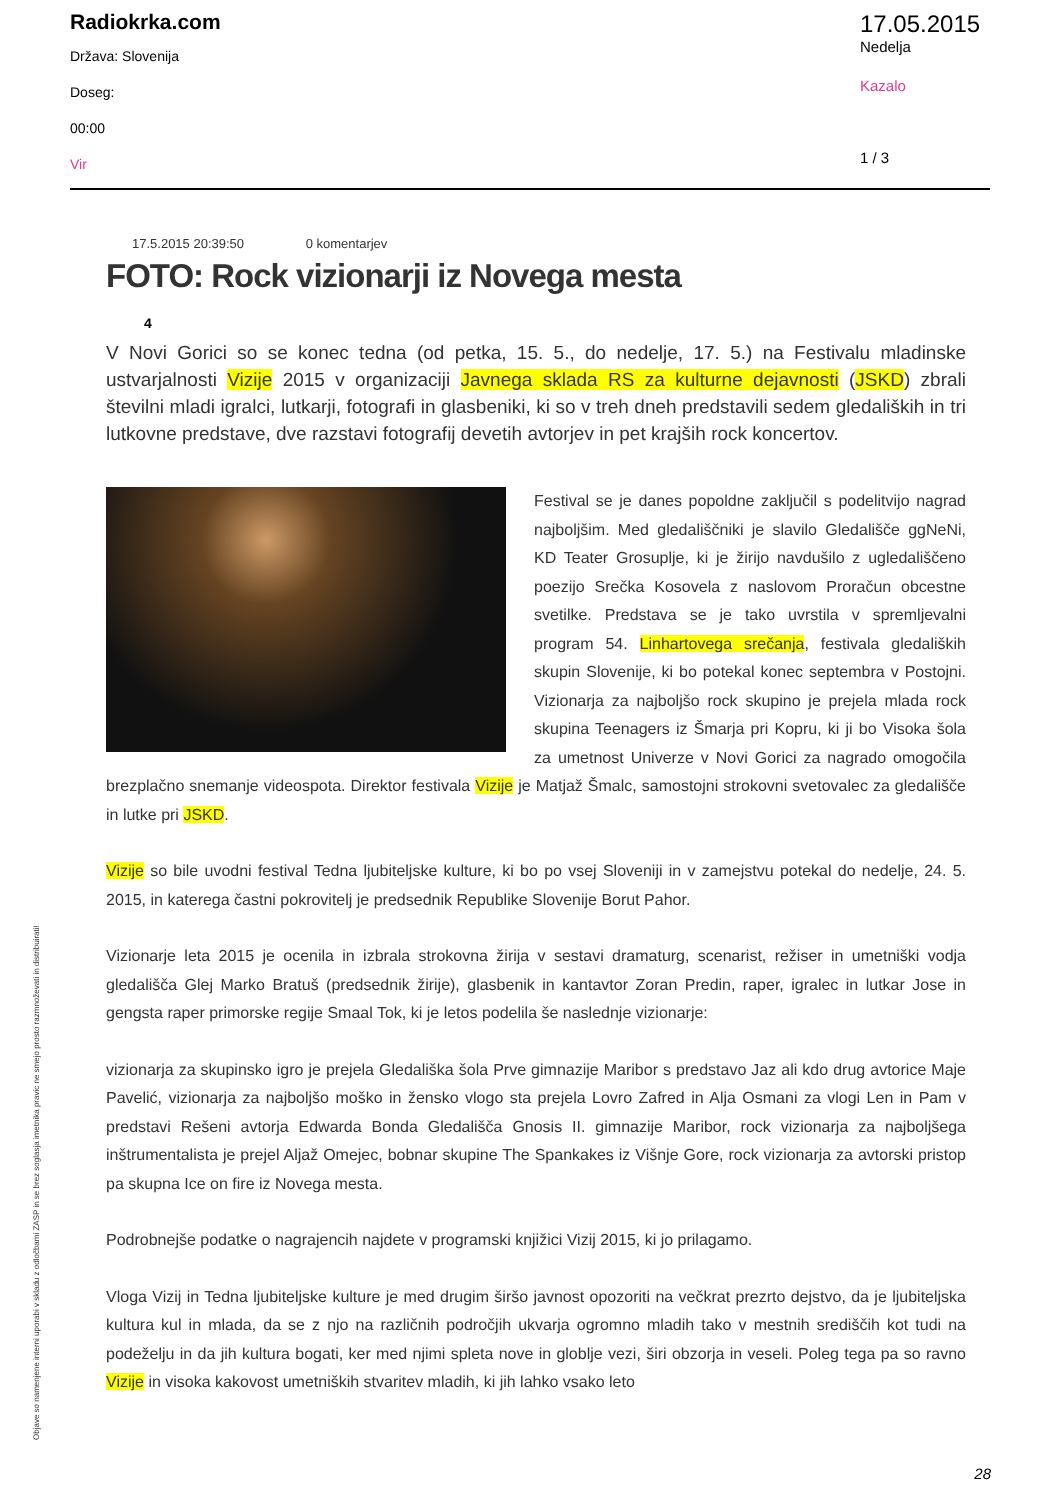Radiokrka.com
Država: Slovenija
Doseg:
00:00
Vir
17.05.2015
Nedelja
Kazalo
1 / 3
17.5.2015 20:39:50 0 komentarjev
FOTO: Rock vizionarji iz Novega mesta
4
V Novi Gorici so se konec tedna (od petka, 15. 5., do nedelje, 17. 5.) na Festivalu mladinske ustvarjalnosti Vizije 2015 v organizaciji Javnega sklada RS za kulturne dejavnosti (JSKD) zbrali številni mladi igralci, lutkarji, fotografi in glasbeniki, ki so v treh dneh predstavili sedem gledaliških in tri lutkovne predstave, dve razstavi fotografij devetih avtorjev in pet krajših rock koncertov.
Festival se je danes popoldne zaključil s podelitvijo nagrad najboljšim. Med gledališčniki je slavilo Gledališče ggNeNi, KD Teater Grosuplje, ki je žirijo navdušilo z ugledališčeno poezijo Srečka Kosovela z naslovom Proračun obcestne svetilke. Predstava se je tako uvrstila v spremljevalni program 54. Linhartovega srečanja, festivala gledaliških skupin Slovenije, ki bo potekal konec septembra v Postojni. Vizionarja za najboljšo rock skupino je prejela mlada rock skupina Teenagers iz Šmarja pri Kopru, ki ji bo Visoka šola za umetnost Univerze v Novi Gorici za nagrado omogočila brezplačno snemanje videospota. Direktor festivala Vizije je Matjaž Šmalc, samostojni strokovni svetovalec za gledališče in lutke pri JSKD.
Vizije so bile uvodni festival Tedna ljubiteljske kulture, ki bo po vsej Sloveniji in v zamejstvu potekal do nedelje, 24. 5. 2015, in katerega častni pokrovitelj je predsednik Republike Slovenije Borut Pahor.
Vizionarje leta 2015 je ocenila in izbrala strokovna žirija v sestavi dramaturg, scenarist, režiser in umetniški vodja gledališča Glej Marko Bratuš (predsednik žirije), glasbenik in kantavtor Zoran Predin, raper, igralec in lutkar Jose in gengsta raper primorske regije Smaal Tok, ki je letos podelila še naslednje vizionarje:
vizionarja za skupinsko igro je prejela Gledališka šola Prve gimnazije Maribor s predstavo Jaz ali kdo drug avtorice Maje Pavelić, vizionarja za najboljšo moško in žensko vlogo sta prejela Lovro Zafred in Alja Osmani za vlogi Len in Pam v predstavi Rešeni avtorja Edwarda Bonda Gledališča Gnosis II. gimnazije Maribor, rock vizionarja za najboljšega inštrumentalista je prejel Aljaž Omejec, bobnar skupine The Spankakes iz Višnje Gore, rock vizionarja za avtorski pristop pa skupna Ice on fire iz Novega mesta.
Podrobnejše podatke o nagrajencih najdete v programski knjižici Vizij 2015, ki jo prilagamo.
Vloga Vizij in Tedna ljubiteljske kulture je med drugim širšo javnost opozoriti na večkrat prezrto dejstvo, da je ljubiteljska kultura kul in mlada, da se z njo na različnih področjih ukvarja ogromno mladih tako v mestnih središčih kot tudi na podeželju in da jih kultura bogati, ker med njimi spleta nove in globlje vezi, širi obzorja in veseli. Poleg tega pa so ravno Vizije in visoka kakovost umetniških stvaritev mladih, ki jih lahko vsako leto
Objave so namenjene interni uporabi v skladu z odločbami ZASP in se brez soglasja imetnika pravic ne smejo prosto razmnoževati in distribuirati!
28